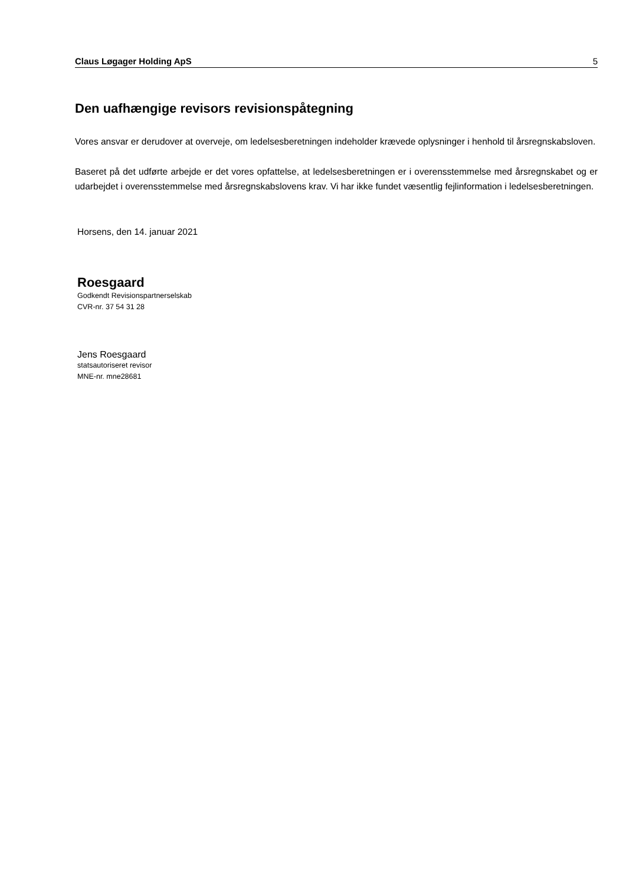Claus Løgager Holding ApS 5
Den uafhængige revisors revisionspåtegning
Vores ansvar er derudover at overveje, om ledelsesberetningen indeholder krævede oplysninger i henhold til årsregnskabsloven.
Baseret på det udførte arbejde er det vores opfattelse, at ledelsesberetningen er i overensstemmelse med årsregnskabet og er udarbejdet i overensstemmelse med årsregnskabslovens krav. Vi har ikke fundet væsentlig fejlinformation i ledelsesberetningen.
Horsens, den 14. januar 2021
Roesgaard
Godkendt Revisionspartnerselskab
CVR-nr. 37 54 31 28
Jens Roesgaard
statsautoriseret revisor
MNE-nr. mne28681